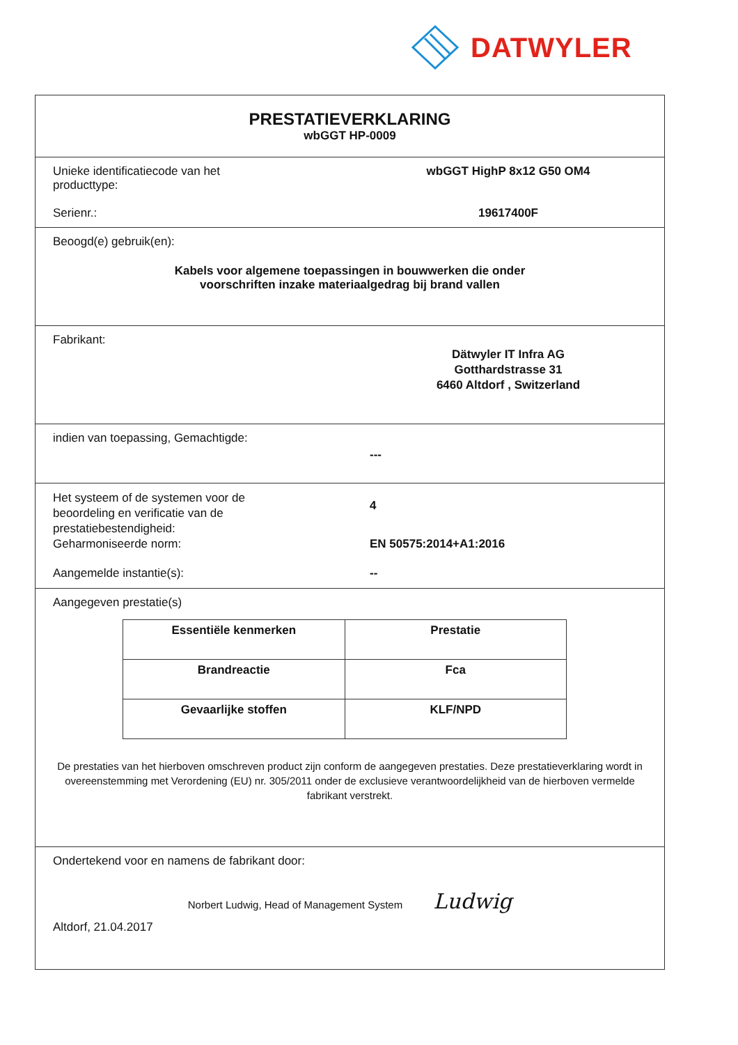DATWYLER
PRESTATIEVERKLARING
wbGGT HP-0009
Unieke identificatiecode van het
producttype:
wbGGT HighP 8x12 G50 OM4
Serienr.: 19617400F
Beoogd(e) gebruik(en):
Kabels voor algemene toepassingen in bouwwerken die onder
voorschriften inzake materiaalgedrag bij brand vallen
Fabrikant:
Dätwyler IT Infra AG
Gotthardstrasse 31
6460 Altdorf , Switzerland
indien van toepassing, Gemachtigde:
---
Het systeem of de systemen voor de
beoordeling en verificatie van de
prestatiebestendigheid:
4
Geharmoniseerde norm: EN 50575:2014+A1:2016
Aangemelde instantie(s): --
Aangegeven prestatie(s)
| Essentiële kenmerken | Prestatie |
| --- | --- |
| Brandreactie | Fca |
| Gevaarlijke stoffen | KLF/NPD |
De prestaties van het hierboven omschreven product zijn conform de aangegeven prestaties. Deze prestatieverklaring wordt in overeenstemming met Verordening (EU) nr. 305/2011 onder de exclusieve verantwoordelijkheid van de hierboven vermelde fabrikant verstrekt.
Ondertekend voor en namens de fabrikant door:
Norbert Ludwig, Head of Management System Ludwig
Altdorf, 21.04.2017